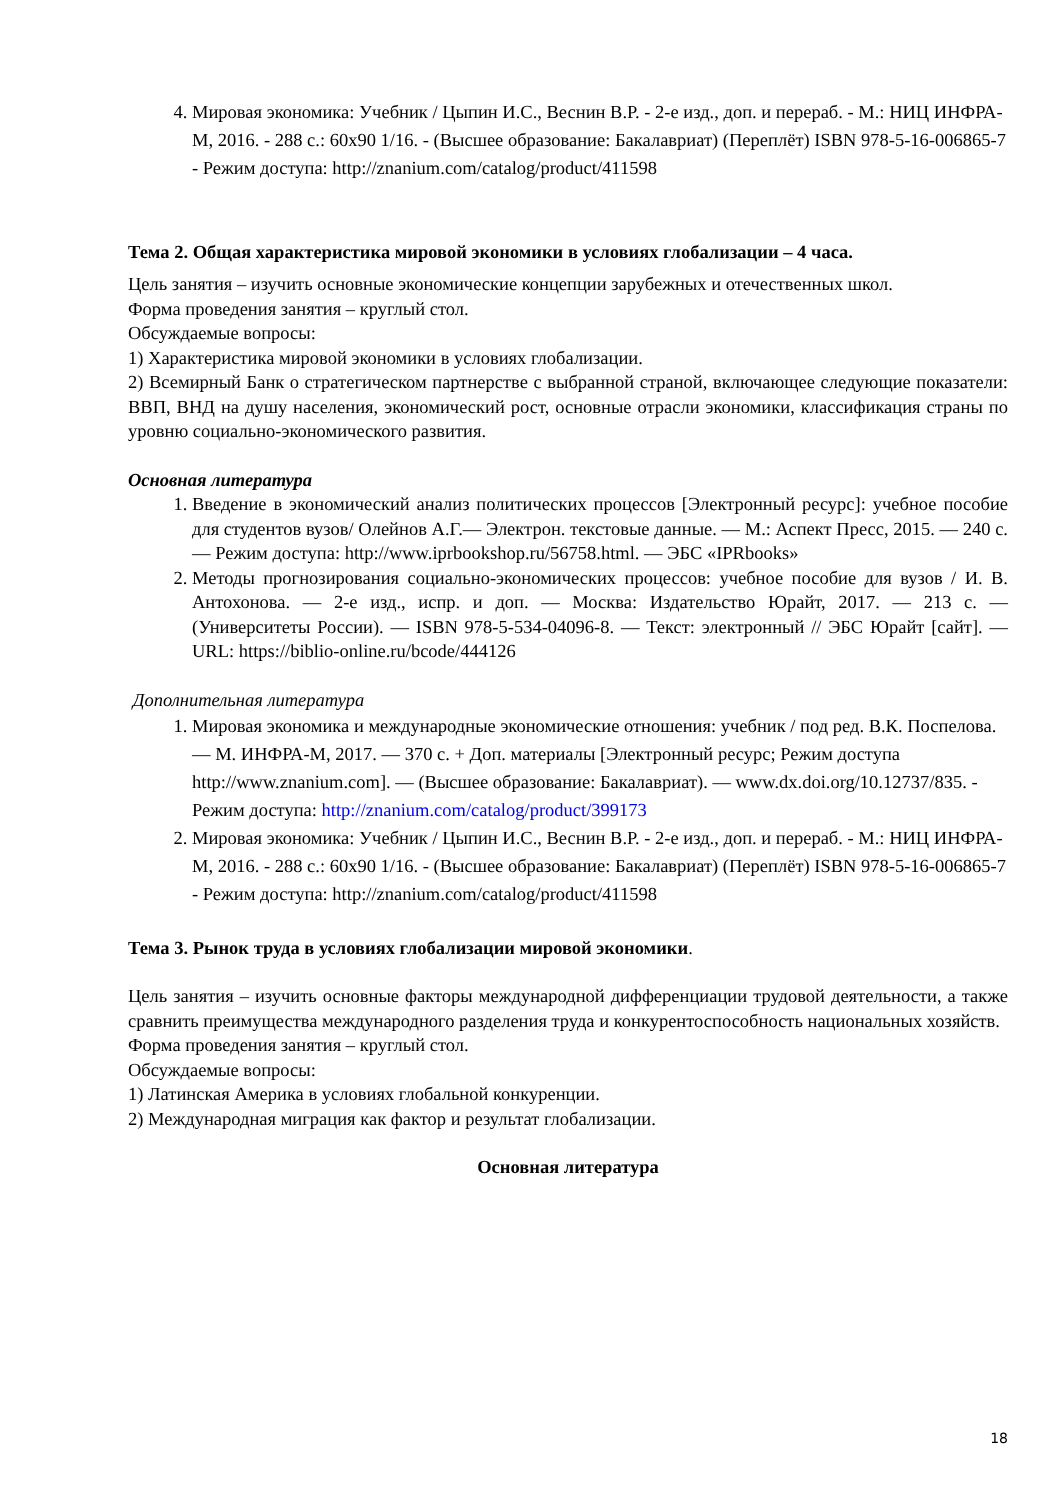4. Мировая экономика: Учебник / Цыпин И.С., Веснин В.Р. - 2-е изд., доп. и перераб. - М.: НИЦ ИНФРА-М, 2016. - 288 с.: 60x90 1/16. - (Высшее образование: Бакалавриат) (Переплёт) ISBN 978-5-16-006865-7 - Режим доступа: http://znanium.com/catalog/product/411598
Тема 2. Общая характеристика мировой экономики в условиях глобализации – 4 часа.
Цель занятия – изучить основные экономические концепции зарубежных и отечественных школ.
Форма проведения занятия – круглый стол.
Обсуждаемые вопросы:
1) Характеристика мировой экономики в условиях глобализации.
2) Всемирный Банк о стратегическом партнерстве с выбранной страной, включающее следующие показатели: ВВП, ВНД на душу населения, экономический рост, основные отрасли экономики, классификация страны по уровню социально-экономического развития.
Основная литература
1. Введение в экономический анализ политических процессов [Электронный ресурс]: учебное пособие для студентов вузов/ Олейнов А.Г.— Электрон. текстовые данные. — М.: Аспект Пресс, 2015. — 240 с.— Режим доступа: http://www.iprbookshop.ru/56758.html. — ЭБС «IPRbooks»
2. Методы прогнозирования социально-экономических процессов: учебное пособие для вузов / И. В. Антохонова. — 2-е изд., испр. и доп. — Москва: Издательство Юрайт, 2017. — 213 с. — (Университеты России). — ISBN 978-5-534-04096-8. — Текст: электронный // ЭБС Юрайт [сайт]. — URL: https://biblio-online.ru/bcode/444126
Дополнительная литература
1. Мировая экономика и международные экономические отношения: учебник / под ред. В.К. Поспелова. — М. ИНФРА-М, 2017. — 370 с. + Доп. материалы [Электронный ресурс; Режим доступа http://www.znanium.com]. — (Высшее образование: Бакалавриат). — www.dx.doi.org/10.12737/835. - Режим доступа: http://znanium.com/catalog/product/399173
2. Мировая экономика: Учебник / Цыпин И.С., Веснин В.Р. - 2-е изд., доп. и перераб. - М.: НИЦ ИНФРА-М, 2016. - 288 с.: 60x90 1/16. - (Высшее образование: Бакалавриат) (Переплёт) ISBN 978-5-16-006865-7 - Режим доступа: http://znanium.com/catalog/product/411598
Тема 3. Рынок труда в условиях глобализации мировой экономики.
Цель занятия – изучить основные факторы международной дифференциации трудовой деятельности, а также сравнить преимущества международного разделения труда и конкурентоспособность национальных хозяйств.
Форма проведения занятия – круглый стол.
Обсуждаемые вопросы:
1) Латинская Америка в условиях глобальной конкуренции.
2) Международная миграция как фактор и результат глобализации.
Основная литература
18